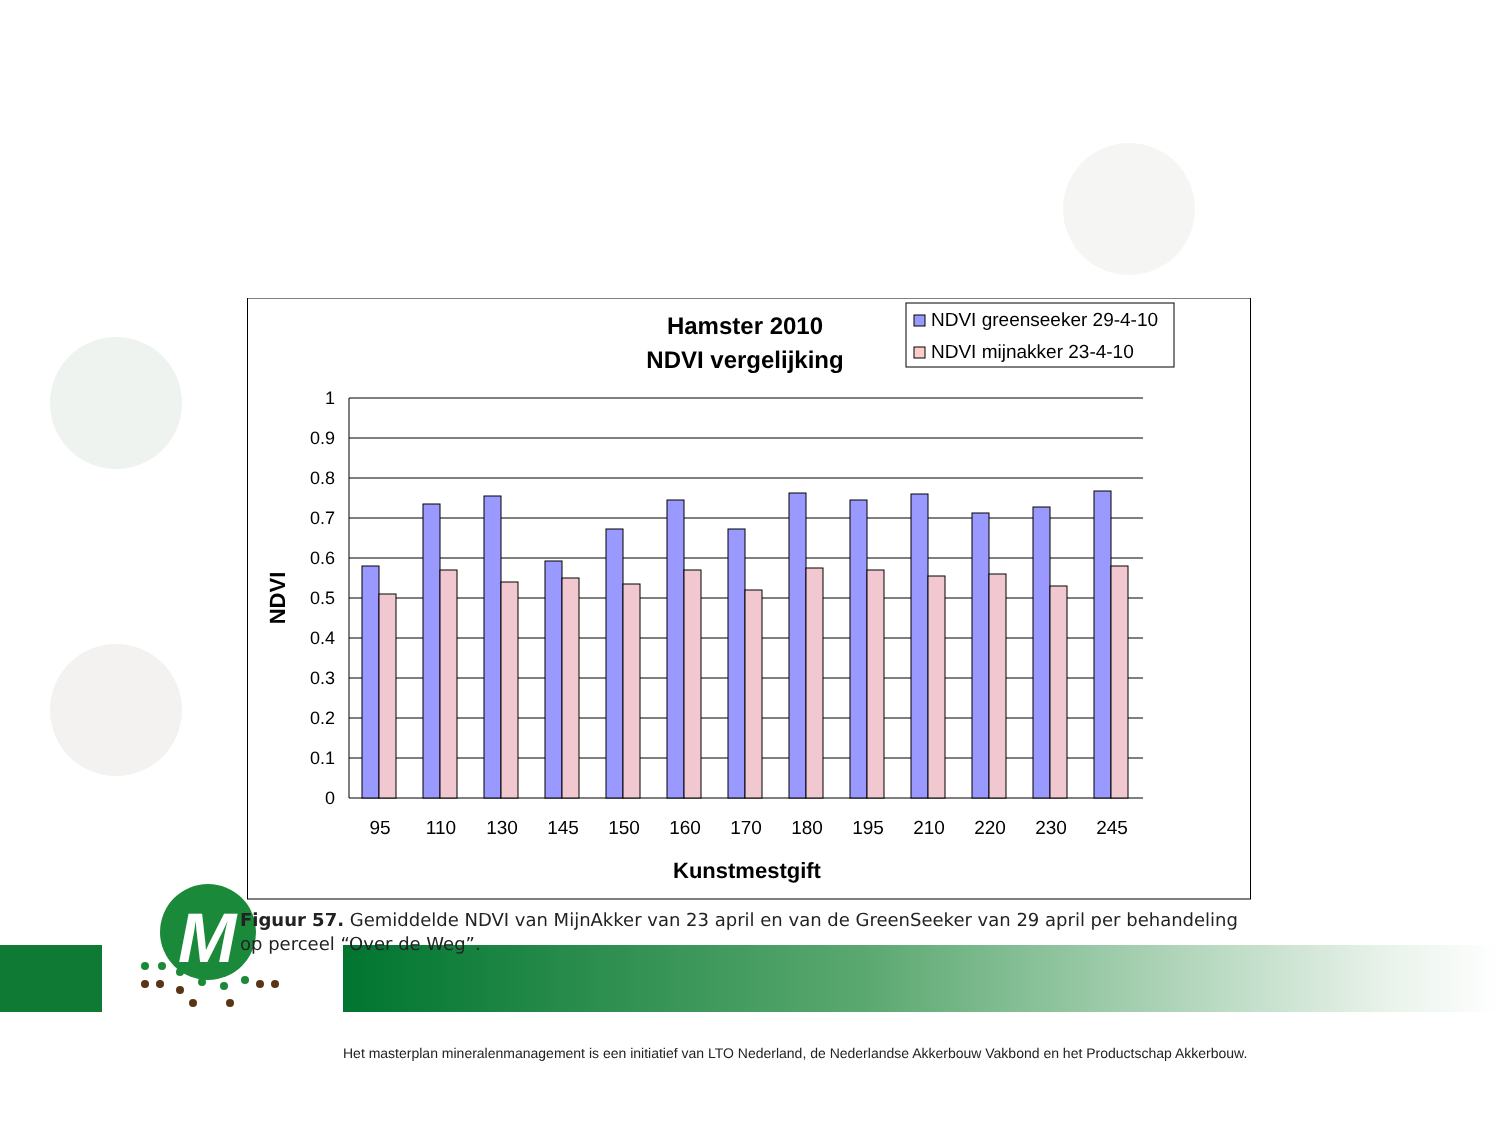M
Hamster 2010
NDVI vergelijking
NDVI greenseeker 29-4-10
NDVI mijnakker 23-4-10
1
0.9
0.8
0.7
0.6
0.5
0.4
0.3
0.2
0.1
0
NDVI
95
110
130
145
150
160
170
180
195
210
220
230
245
Kunstmestgift
Figuur 57. Gemiddelde NDVI van MijnAkker van 23 april en van de GreenSeeker van 29 april per behandeling op perceel “Over de Weg”.
Het masterplan mineralenmanagement is een initiatief van LTO Nederland, de Nederlandse Akkerbouw Vakbond en het Productschap Akkerbouw.